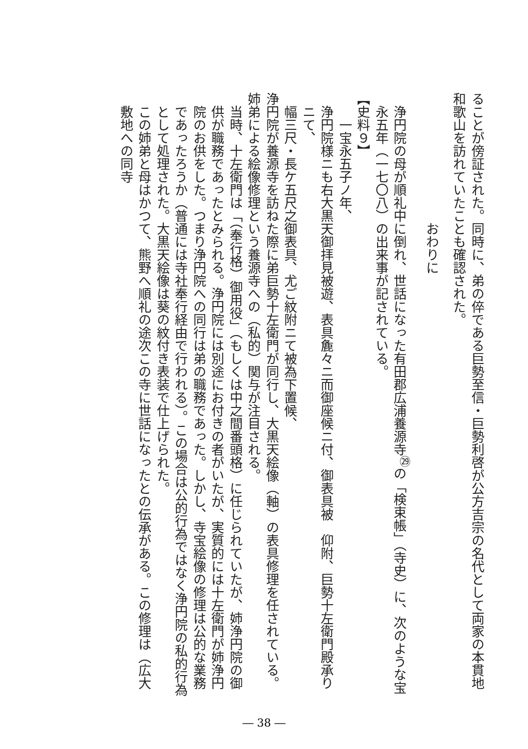ることが傍証された。同時に、弟の倅である巨勢至信・巨勢利啓が公方吉宗の名代として両家の本貫地和歌山を訪れていたことも確認された。
おわりに
浄円院の母が順礼中に倒れ、世話になった有田郡広浦養源寺<sup>㉙</sup>の「検束帳」（寺史）に、次のような宝永五年（一七〇八）の出来事が記されている。
【史料９】
一宝永五子ノ年、
浄円院様ニも右大黒天御拝見被遊、表具麁々ニ而御座候ニ付、御表具被　仰附、巨勢十左衛門殿承りニて、
幅三尺・長ケ五尺之御表具、尤ご紋附ニて被為下置候、
浄円院が養源寺を訪ねた際に弟巨勢十左衛門が同行し、大黒天絵像（軸）の表具修理を任されている。姉弟による絵像修理という養源寺への（私的）関与が注目される。
当時、十左衛門は「（奉行格）御用役」（もしくは中之間番頭格）に任じられていたが、姉浄円院の御供が職務であったとみられる。浄円院には別途にお付きの者がいたが、実質的には十左衛門が姉浄円院のお供をした。つまり浄円院への同行は弟の職務であった。しかし、寺宝絵像の修理は公的な業務であったろうか（普通には寺社奉行経由で行われる）。この場合は公的行為ではなく浄円院の私的行為として処理された。大黒天絵像は葵の紋付き表装で仕上げられた。
この姉弟と母はかつて、熊野へ順礼の途次この寺に世話になったとの伝承がある。この修理は（広大敷地への同寺
― 38 ―